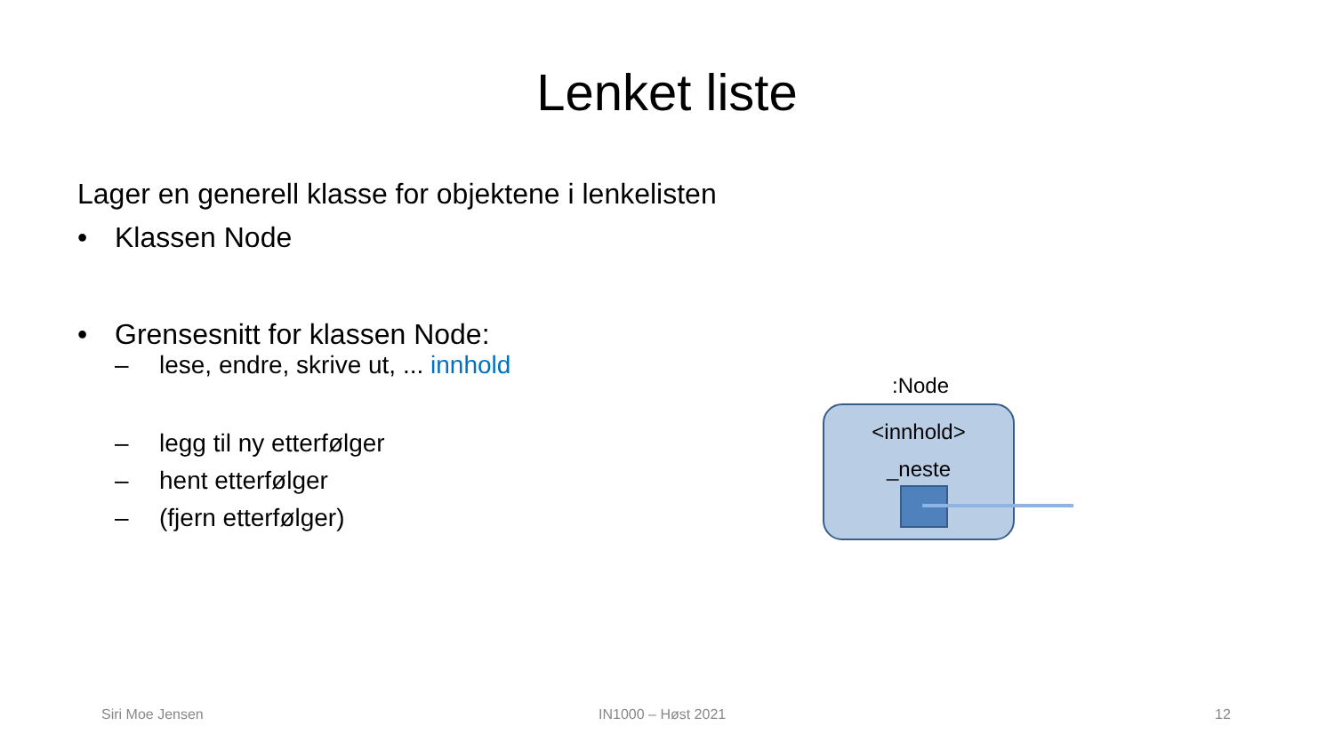Lenket liste
Lager en generell klasse for objektene i lenkelisten
• Klassen Node
• Grensesnitt for klassen Node:
– lese, endre, skrive ut, ... innhold
– legg til ny etterfølger
– hent etterfølger
– (fjern etterfølger)
:Node
<innhold>
_neste
Siri Moe Jensen IN1000 – Høst 2021 12